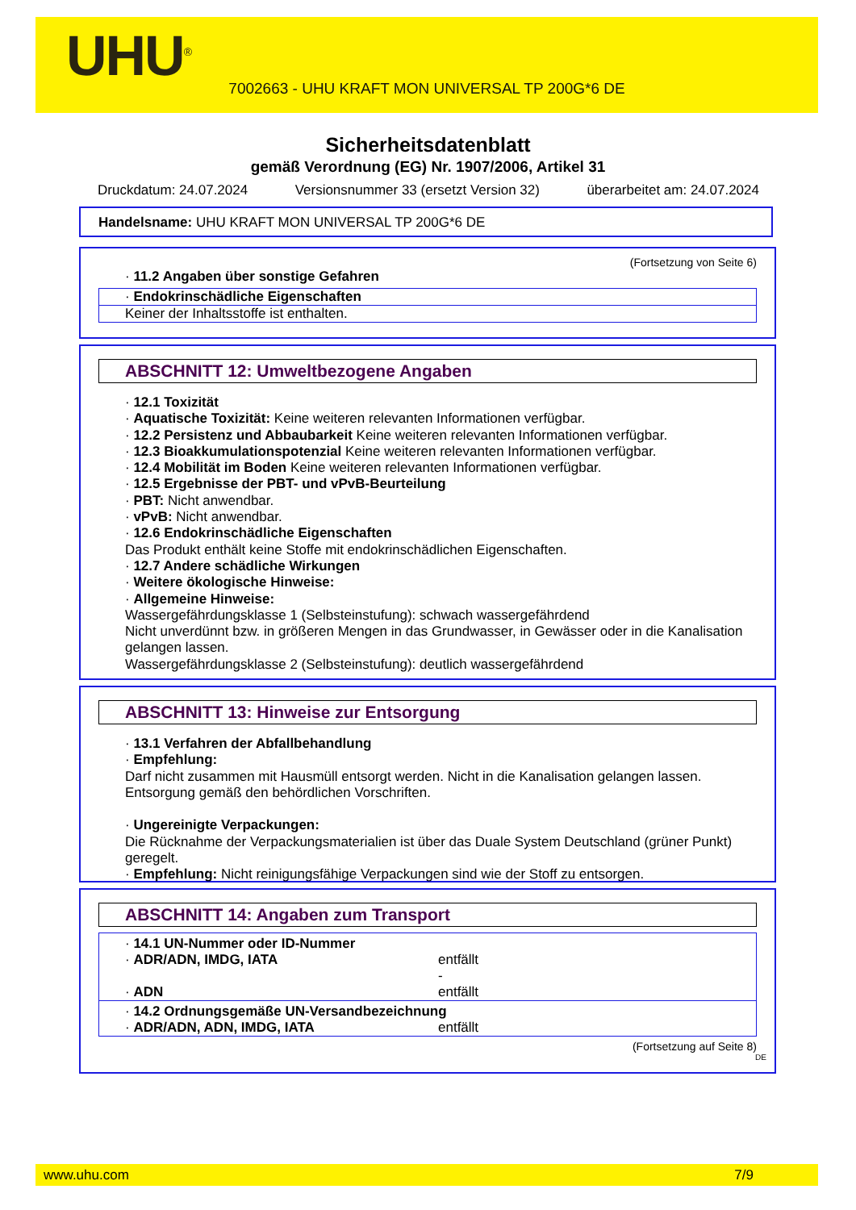UHU<sup>®</sup>
7002663 - UHU KRAFT MON UNIVERSAL TP 200G*6 DE
Sicherheitsdatenblatt
gemäß Verordnung (EG) Nr. 1907/2006, Artikel 31
Druckdatum: 24.07.2024 Versionsnummer 33 (ersetzt Version 32) überarbeitet am: 24.07.2024
Handelsname: UHU KRAFT MON UNIVERSAL TP 200G*6 DE
(Fortsetzung von Seite 6)
· 11.2 Angaben über sonstige Gefahren
· Endokrinschädliche Eigenschaften
Keiner der Inhaltsstoffe ist enthalten.
ABSCHNITT 12: Umweltbezogene Angaben
· 12.1 Toxizität
· Aquatische Toxizität: Keine weiteren relevanten Informationen verfügbar.
· 12.2 Persistenz und Abbaubarkeit Keine weiteren relevanten Informationen verfügbar.
· 12.3 Bioakkumulationspotenzial Keine weiteren relevanten Informationen verfügbar.
· 12.4 Mobilität im Boden Keine weiteren relevanten Informationen verfügbar.
· 12.5 Ergebnisse der PBT- und vPvB-Beurteilung
· PBT: Nicht anwendbar.
· vPvB: Nicht anwendbar.
· 12.6 Endokrinschädliche Eigenschaften
Das Produkt enthält keine Stoffe mit endokrinschädlichen Eigenschaften.
· 12.7 Andere schädliche Wirkungen
· Weitere ökologische Hinweise:
· Allgemeine Hinweise:
Wassergefährdungsklasse 1 (Selbsteinstufung): schwach wassergefährdend
Nicht unverdünnt bzw. in größeren Mengen in das Grundwasser, in Gewässer oder in die Kanalisation gelangen lassen.
Wassergefährdungsklasse 2 (Selbsteinstufung): deutlich wassergefährdend
ABSCHNITT 13: Hinweise zur Entsorgung
· 13.1 Verfahren der Abfallbehandlung
· Empfehlung:
Darf nicht zusammen mit Hausmüll entsorgt werden. Nicht in die Kanalisation gelangen lassen.
Entsorgung gemäß den behördlichen Vorschriften.
· Ungereinigte Verpackungen:
Die Rücknahme der Verpackungsmaterialien ist über das Duale System Deutschland (grüner Punkt) geregelt.
· Empfehlung: Nicht reinigungsfähige Verpackungen sind wie der Stoff zu entsorgen.
ABSCHNITT 14: Angaben zum Transport
· 14.1 UN-Nummer oder ID-Nummer
· ADR/ADN, IMDG, IATA entfällt
-
· ADN entfällt
· 14.2 Ordnungsgemäße UN-Versandbezeichnung
· ADR/ADN, ADN, IMDG, IATA entfällt
(Fortsetzung auf Seite 8)
DE
www.uhu.com 7/9